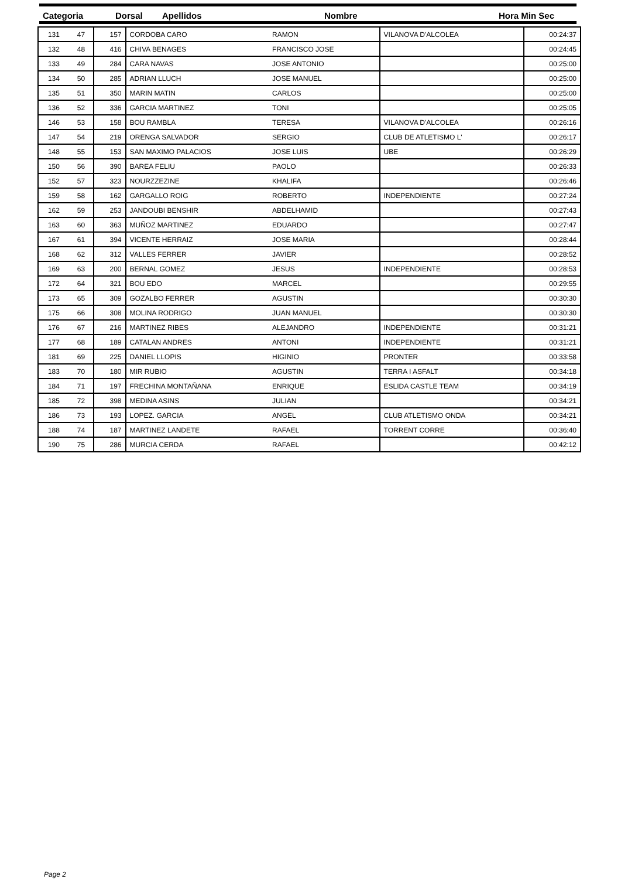Categoria Dorsal Apellidos Nombre Hora Min Sec
| 131 | 47 | 157 | CORDOBA CARO | RAMON | VILANOVA D'ALCOLEA | 00:24:37 |
| 132 | 48 | 416 | CHIVA BENAGES | FRANCISCO JOSE | | 00:24:45 |
| 133 | 49 | 284 | CARA NAVAS | JOSE ANTONIO | | 00:25:00 |
| 134 | 50 | 285 | ADRIAN LLUCH | JOSE MANUEL | | 00:25:00 |
| 135 | 51 | 350 | MARIN MATIN | CARLOS | | 00:25:00 |
| 136 | 52 | 336 | GARCIA MARTINEZ | TONI | | 00:25:05 |
| 146 | 53 | 158 | BOU RAMBLA | TERESA | VILANOVA D'ALCOLEA | 00:26:16 |
| 147 | 54 | 219 | ORENGA SALVADOR | SERGIO | CLUB DE ATLETISMO L' | 00:26:17 |
| 148 | 55 | 153 | SAN MAXIMO PALACIOS | JOSE LUIS | UBE | 00:26:29 |
| 150 | 56 | 390 | BAREA FELIU | PAOLO | | 00:26:33 |
| 152 | 57 | 323 | NOURZZEZINE | KHALIFA | | 00:26:46 |
| 159 | 58 | 162 | GARGALLO ROIG | ROBERTO | INDEPENDIENTE | 00:27:24 |
| 162 | 59 | 253 | JANDOUBI BENSHIR | ABDELHAMID | | 00:27:43 |
| 163 | 60 | 363 | MUÑOZ MARTINEZ | EDUARDO | | 00:27:47 |
| 167 | 61 | 394 | VICENTE HERRAIZ | JOSE MARIA | | 00:28:44 |
| 168 | 62 | 312 | VALLES FERRER | JAVIER | | 00:28:52 |
| 169 | 63 | 200 | BERNAL GOMEZ | JESUS | INDEPENDIENTE | 00:28:53 |
| 172 | 64 | 321 | BOU EDO | MARCEL | | 00:29:55 |
| 173 | 65 | 309 | GOZALBO FERRER | AGUSTIN | | 00:30:30 |
| 175 | 66 | 308 | MOLINA RODRIGO | JUAN MANUEL | | 00:30:30 |
| 176 | 67 | 216 | MARTINEZ RIBES | ALEJANDRO | INDEPENDIENTE | 00:31:21 |
| 177 | 68 | 189 | CATALAN ANDRES | ANTONI | INDEPENDIENTE | 00:31:21 |
| 181 | 69 | 225 | DANIEL LLOPIS | HIGINIO | PRONTER | 00:33:58 |
| 183 | 70 | 180 | MIR RUBIO | AGUSTIN | TERRA I ASFALT | 00:34:18 |
| 184 | 71 | 197 | FRECHINA MONTAÑANA | ENRIQUE | ESLIDA CASTLE TEAM | 00:34:19 |
| 185 | 72 | 398 | MEDINA ASINS | JULIAN | | 00:34:21 |
| 186 | 73 | 193 | LOPEZ. GARCIA | ANGEL | CLUB ATLETISMO ONDA | 00:34:21 |
| 188 | 74 | 187 | MARTINEZ LANDETE | RAFAEL | TORRENT CORRE | 00:36:40 |
| 190 | 75 | 286 | MURCIA CERDA | RAFAEL | | 00:42:12 |
Page 2